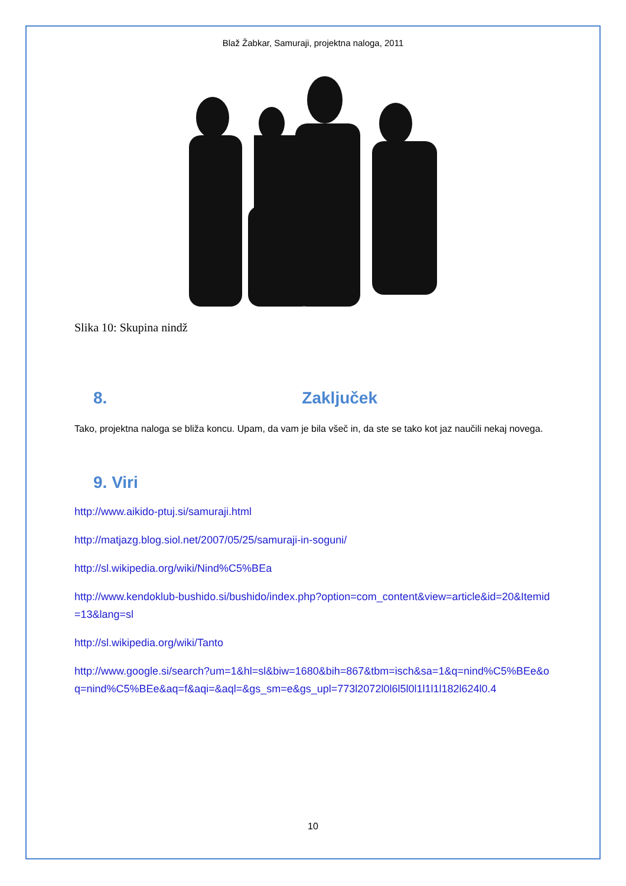Blaž Žabkar, Samuraji, projektna naloga, 2011
Slika 10: Skupina nindž
8. Zaključek
Tako, projektna naloga se bliža koncu. Upam, da vam je bila všeč in, da ste se tako kot jaz naučili nekaj novega.
9. Viri
http://www.aikido-ptuj.si/samuraji.html
http://matjazg.blog.siol.net/2007/05/25/samuraji-in-soguni/
http://sl.wikipedia.org/wiki/Nind%C5%BEa
http://www.kendoklub-bushido.si/bushido/index.php?option=com_content&view=article&id=20&Itemid=13&lang=sl
http://sl.wikipedia.org/wiki/Tanto
http://www.google.si/search?um=1&hl=sl&biw=1680&bih=867&tbm=isch&sa=1&q=nind%C5%BEe&oq=nind%C5%BEe&aq=f&aqi=&aql=&gs_sm=e&gs_upl=773l2072l0l6l5l0l1l1l1l182l624l0.4
10